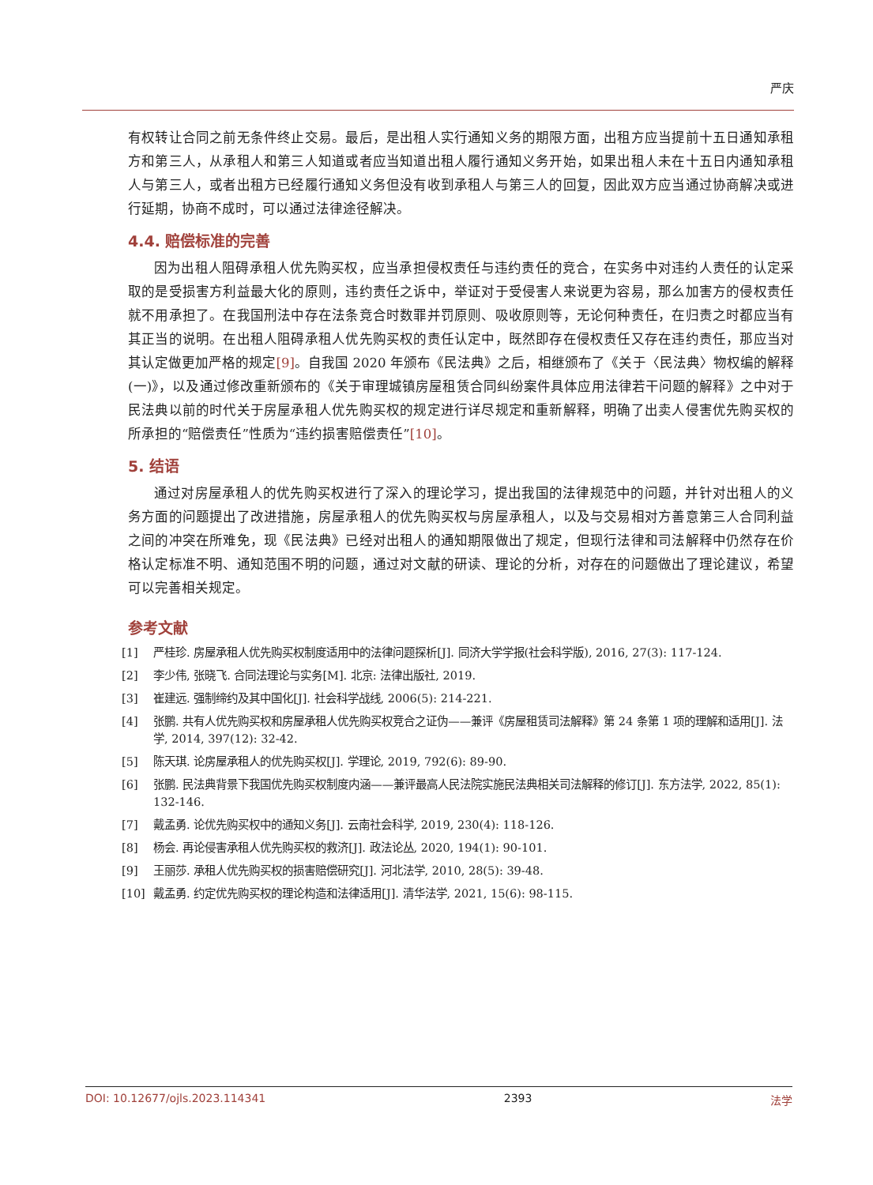严庆
有权转让合同之前无条件终止交易。最后，是出租人实行通知义务的期限方面，出租方应当提前十五日通知承租方和第三人，从承租人和第三人知道或者应当知道出租人履行通知义务开始，如果出租人未在十五日内通知承租人与第三人，或者出租方已经履行通知义务但没有收到承租人与第三人的回复，因此双方应当通过协商解决或进行延期，协商不成时，可以通过法律途径解决。
4.4. 赔偿标准的完善
因为出租人阻碍承租人优先购买权，应当承担侵权责任与违约责任的竞合，在实务中对违约人责任的认定采取的是受损害方利益最大化的原则，违约责任之诉中，举证对于受侵害人来说更为容易，那么加害方的侵权责任就不用承担了。在我国刑法中存在法条竞合时数罪并罚原则、吸收原则等，无论何种责任，在归责之时都应当有其正当的说明。在出租人阻碍承租人优先购买权的责任认定中，既然即存在侵权责任又存在违约责任，那应当对其认定做更加严格的规定[9]。自我国 2020 年颁布《民法典》之后，相继颁布了《关于〈民法典〉物权编的解释(一)》，以及通过修改重新颁布的《关于审理城镇房屋租赁合同纠纷案件具体应用法律若干问题的解释》之中对于民法典以前的时代关于房屋承租人优先购买权的规定进行详尽规定和重新解释，明确了出卖人侵害优先购买权的所承担的“赔偿责任”性质为“违约损害赔偿责任”[10]。
5. 结语
通过对房屋承租人的优先购买权进行了深入的理论学习，提出我国的法律规范中的问题，并针对出租人的义务方面的问题提出了改进措施，房屋承租人的优先购买权与房屋承租人，以及与交易相对方善意第三人合同利益之间的冲突在所难免，现《民法典》已经对出租人的通知期限做出了规定，但现行法律和司法解释中仍然存在价格认定标准不明、通知范围不明的问题，通过对文献的研读、理论的分析，对存在的问题做出了理论建议，希望可以完善相关规定。
参考文献
[1] 严桂珍. 房屋承租人优先购买权制度适用中的法律问题探析[J]. 同济大学学报(社会科学版), 2016, 27(3): 117-124.
[2] 李少伟, 张晓飞. 合同法理论与实务[M]. 北京: 法律出版社, 2019.
[3] 崔建远. 强制缔约及其中国化[J]. 社会科学战线, 2006(5): 214-221.
[4] 张鹏. 共有人优先购买权和房屋承租人优先购买权竞合之证伪——兼评《房屋租赁司法解释》第 24 条第 1 项的理解和适用[J]. 法学, 2014, 397(12): 32-42.
[5] 陈天琪. 论房屋承租人的优先购买权[J]. 学理论, 2019, 792(6): 89-90.
[6] 张鹏. 民法典背景下我国优先购买权制度内涵——兼评最高人民法院实施民法典相关司法解释的修订[J]. 东方法学, 2022, 85(1): 132-146.
[7] 戴孟勇. 论优先购买权中的通知义务[J]. 云南社会科学, 2019, 230(4): 118-126.
[8] 杨会. 再论侵害承租人优先购买权的救济[J]. 政法论丛, 2020, 194(1): 90-101.
[9] 王丽莎. 承租人优先购买权的损害赔偿研究[J]. 河北法学, 2010, 28(5): 39-48.
[10] 戴孟勇. 约定优先购买权的理论构造和法律适用[J]. 清华法学, 2021, 15(6): 98-115.
DOI: 10.12677/ojls.2023.114341 2393 法学